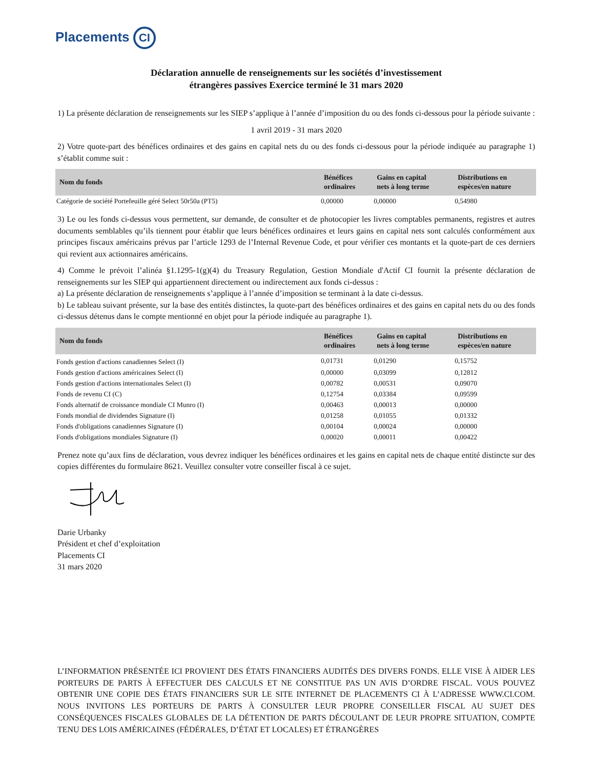Placements CI
Déclaration annuelle de renseignements sur les sociétés d’investissement
étrangères passives Exercice terminé le 31 mars 2020
1) La présente déclaration de renseignements sur les SIEP s’applique à l’année d’imposition du ou des fonds ci-dessous pour la période suivante :
1 avril 2019 - 31 mars 2020
2) Votre quote-part des bénéfices ordinaires et des gains en capital nets du ou des fonds ci-dessous pour la période indiquée au paragraphe 1) s’établit comme suit :
| Nom du fonds | Bénéfices ordinaires | Gains en capital nets à long terme | Distributions en espèces/en nature |
| --- | --- | --- | --- |
| Catégorie de société Portefeuille géré Select 50r50a (PT5) | 0,00000 | 0,00000 | 0,54980 |
3) Le ou les fonds ci-dessus vous permettent, sur demande, de consulter et de photocopier les livres comptables permanents, registres et autres documents semblables qu’ils tiennent pour établir que leurs bénéfices ordinaires et leurs gains en capital nets sont calculés conformément aux principes fiscaux américains prévus par l’article 1293 de l’Internal Revenue Code, et pour vérifier ces montants et la quote-part de ces derniers qui revient aux actionnaires américains.
4) Comme le prévoit l’alinéa §1.1295-1(g)(4) du Treasury Regulation, Gestion Mondiale d'Actif CI fournit la présente déclaration de renseignements sur les SIEP qui appartiennent directement ou indirectement aux fonds ci-dessus :
a) La présente déclaration de renseignements s’applique à l’année d’imposition se terminant à la date ci-dessus.
b) Le tableau suivant présente, sur la base des entités distinctes, la quote-part des bénéfices ordinaires et des gains en capital nets du ou des fonds ci-dessus détenus dans le compte mentionné en objet pour la période indiquée au paragraphe 1).
| Nom du fonds | Bénéfices ordinaires | Gains en capital nets à long terme | Distributions en espèces/en nature |
| --- | --- | --- | --- |
| Fonds gestion d'actions canadiennes Select (I) | 0,01731 | 0,01290 | 0,15752 |
| Fonds gestion d'actions américaines Select (I) | 0,00000 | 0,03099 | 0,12812 |
| Fonds gestion d'actions internationales Select (I) | 0,00782 | 0,00531 | 0,09070 |
| Fonds de revenu CI (C) | 0,12754 | 0,03384 | 0,09599 |
| Fonds alternatif de croissance mondiale CI Munro (I) | 0,00463 | 0,00013 | 0,00000 |
| Fonds mondial de dividendes Signature (I) | 0,01258 | 0,01055 | 0,01332 |
| Fonds d'obligations canadiennes Signature (I) | 0,00104 | 0,00024 | 0,00000 |
| Fonds d'obligations mondiales Signature (I) | 0,00020 | 0,00011 | 0,00422 |
Prenez note qu’aux fins de déclaration, vous devrez indiquer les bénéfices ordinaires et les gains en capital nets de chaque entité distincte sur des copies différentes du formulaire 8621. Veuillez consulter votre conseiller fiscal à ce sujet.
Darie Urbanky
Président et chef d’exploitation
Placements CI
31 mars 2020
L’INFORMATION PRÉSENTÉE ICI PROVIENT DES ÉTATS FINANCIERS AUDITÉS DES DIVERS FONDS. ELLE VISE À AIDER LES PORTEURS DE PARTS À EFFECTUER DES CALCULS ET NE CONSTITUE PAS UN AVIS D’ORDRE FISCAL. VOUS POUVEZ OBTENIR UNE COPIE DES ÉTATS FINANCIERS SUR LE SITE INTERNET DE PLACEMENTS CI À L’ADRESSE WWW.CI.COM. NOUS INVITONS LES PORTEURS DE PARTS À CONSULTER LEUR PROPRE CONSEILLER FISCAL AU SUJET DES CONSÉQUENCES FISCALES GLOBALES DE LA DÉTENTION DE PARTS DÉCOULANT DE LEUR PROPRE SITUATION, COMPTE TENU DES LOIS AMÉRICAINES (FÉDÉRALES, D’ÉTAT ET LOCALES) ET ÉTRANGÈRES